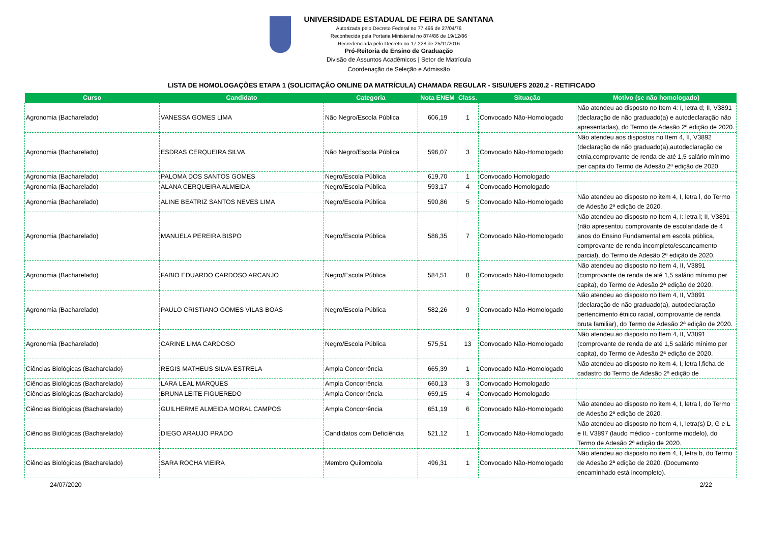UNIVERSIDADE ESTADUAL DE FEIRA DE SANTANA
Autorizada pelo Decreto Federal no 77.496 de 27/04/76
Reconhecida pela Portaria Ministerial no 874/86 de 19/12/86
Recredenciada pelo Decreto no 17.228 de 25/11/2016
Pró-Reitoria de Ensino de Graduação
Divisão de Assuntos Acadêmicos | Setor de Matrícula
Coordenação de Seleção e Admissão
LISTA DE HOMOLOGAÇÕES ETAPA 1 (SOLICITAÇÃO ONLINE DA MATRÍCULA) CHAMADA REGULAR - SISU/UEFS 2020.2 - RETIFICADO
| Curso | Candidato | Categoria | Nota ENEM | Class. | Situação | Motivo (se não homologado) |
| --- | --- | --- | --- | --- | --- | --- |
| Agronomia (Bacharelado) | VANESSA GOMES LIMA | Não Negro/Escola Pública | 606,19 | 1 | Convocado Não-Homologado | Não atendeu ao disposto no Item 4: I, letra d; II, V3891 (declaração de não graduado(a) e autodeclaração não apresentadas), do Termo de Adesão 2ª edição de 2020. |
| Agronomia (Bacharelado) | ESDRAS CERQUEIRA SILVA | Não Negro/Escola Pública | 596,07 | 3 | Convocado Não-Homologado | Não atendeu aos dispostos no Item 4, II, V3892 (declaração de não graduado(a),autodeclaração de etnia,comprovante de renda de até 1,5 salário mínimo per capita do Termo de Adesão 2ª edição de 2020. |
| Agronomia (Bacharelado) | PALOMA DOS SANTOS GOMES | Negro/Escola Pública | 619,70 | 1 | Convocado Homologado | |
| Agronomia (Bacharelado) | ALANA CERQUEIRA ALMEIDA | Negro/Escola Pública | 593,17 | 4 | Convocado Homologado | |
| Agronomia (Bacharelado) | ALINE BEATRIZ SANTOS NEVES LIMA | Negro/Escola Pública | 590,86 | 5 | Convocado Não-Homologado | Não atendeu ao disposto no item 4, I, letra l, do Termo de Adesão 2ª edição de 2020. |
| Agronomia (Bacharelado) | MANUELA PEREIRA BISPO | Negro/Escola Pública | 586,35 | 7 | Convocado Não-Homologado | Não atendeu ao disposto no Item 4, I: letra l; II, V3891 (não apresentou comprovante de escolaridade de 4 anos do Ensino Fundamental em escola pública, comprovante de renda incompleto/escaneamento parcial), do Termo de Adesão 2ª edição de 2020. |
| Agronomia (Bacharelado) | FABIO EDUARDO CARDOSO ARCANJO | Negro/Escola Pública | 584,51 | 8 | Convocado Não-Homologado | Não atendeu ao disposto no Item 4, II, V3891 (comprovante de renda de até 1,5 salário mínimo per capita), do Termo de Adesão 2ª edição de 2020. |
| Agronomia (Bacharelado) | PAULO CRISTIANO GOMES VILAS BOAS | Negro/Escola Pública | 582,26 | 9 | Convocado Não-Homologado | Não atendeu ao disposto no Item 4, II, V3891 (declaração de não graduado(a), autodeclaração pertencimento étnico racial, comprovante de renda bruta familiar), do Termo de Adesão 2ª edição de 2020. |
| Agronomia (Bacharelado) | CARINE LIMA CARDOSO | Negro/Escola Pública | 575,51 | 13 | Convocado Não-Homologado | Não atendeu ao disposto no Item 4, II, V3891 (comprovante de renda de até 1,5 salário mínimo per capita), do Termo de Adesão 2ª edição de 2020. |
| Ciências Biológicas (Bacharelado) | REGIS MATHEUS SILVA ESTRELA | Ampla Concorrência | 665,39 | 1 | Convocado Não-Homologado | Não atendeu ao disposto no item 4, I, letra l,ficha de cadastro do Termo de Adesão 2ª edição de |
| Ciências Biológicas (Bacharelado) | LARA LEAL MARQUES | Ampla Concorrência | 660,13 | 3 | Convocado Homologado | |
| Ciências Biológicas (Bacharelado) | BRUNA LEITE FIGUEREDO | Ampla Concorrência | 659,15 | 4 | Convocado Homologado | |
| Ciências Biológicas (Bacharelado) | GUILHERME ALMEIDA MORAL CAMPOS | Ampla Concorrência | 651,19 | 6 | Convocado Não-Homologado | Não atendeu ao disposto no item 4, I, letra l, do Termo de Adesão 2ª edição de 2020. |
| Ciências Biológicas (Bacharelado) | DIEGO ARAUJO PRADO | Candidatos com Deficiência | 521,12 | 1 | Convocado Não-Homologado | Não atendeu ao disposto no Item 4, I, letra(s) D, G e L e II, V3897 (laudo médico - conforme modelo), do Termo de Adesão 2ª edição de 2020. |
| Ciências Biológicas (Bacharelado) | SARA ROCHA VIEIRA | Membro Quilombola | 496,31 | 1 | Convocado Não-Homologado | Não atendeu ao disposto no item 4, I, letra b, do Termo de Adesão 2ª edição de 2020. (Documento encaminhado está incompleto). |
24/07/2020 2/22